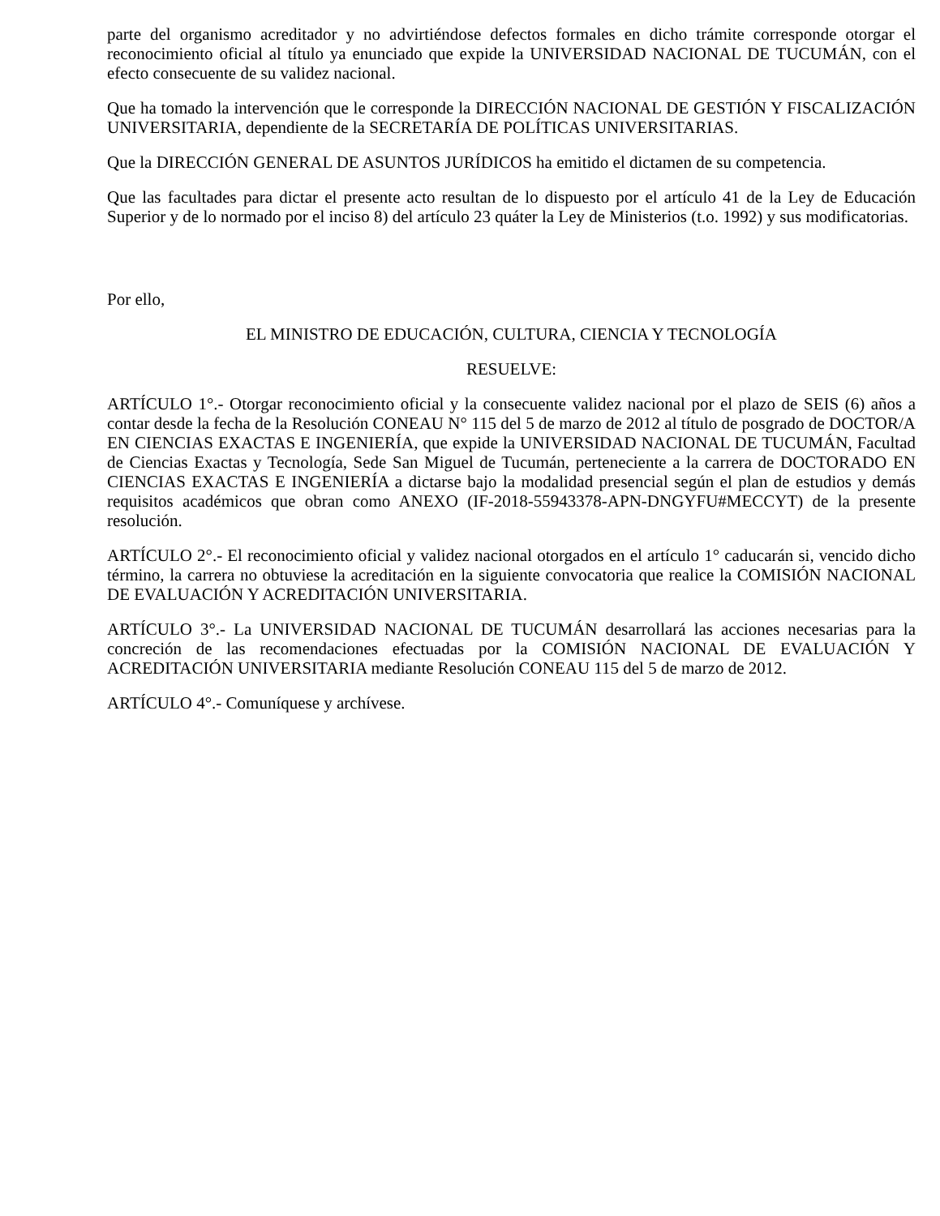parte del organismo acreditador y no advirtiéndose defectos formales en dicho trámite corresponde otorgar el reconocimiento oficial al título ya enunciado que expide la UNIVERSIDAD NACIONAL DE TUCUMÁN, con el efecto consecuente de su validez nacional.
Que ha tomado la intervención que le corresponde la DIRECCIÓN NACIONAL DE GESTIÓN Y FISCALIZACIÓN UNIVERSITARIA, dependiente de la SECRETARÍA DE POLÍTICAS UNIVERSITARIAS.
Que la DIRECCIÓN GENERAL DE ASUNTOS JURÍDICOS ha emitido el dictamen de su competencia.
Que las facultades para dictar el presente acto resultan de lo dispuesto por el artículo 41 de la Ley de Educación Superior y de lo normado por el inciso 8) del artículo 23 quáter la Ley de Ministerios (t.o. 1992) y sus modificatorias.
Por ello,
EL MINISTRO DE EDUCACIÓN, CULTURA, CIENCIA Y TECNOLOGÍA
RESUELVE:
ARTÍCULO 1°.- Otorgar reconocimiento oficial y la consecuente validez nacional por el plazo de SEIS (6) años a contar desde la fecha de la Resolución CONEAU N° 115 del 5 de marzo de 2012 al título de posgrado de DOCTOR/A EN CIENCIAS EXACTAS E INGENIERÍA, que expide la UNIVERSIDAD NACIONAL DE TUCUMÁN, Facultad de Ciencias Exactas y Tecnología, Sede San Miguel de Tucumán, perteneciente a la carrera de DOCTORADO EN CIENCIAS EXACTAS E INGENIERÍA a dictarse bajo la modalidad presencial según el plan de estudios y demás requisitos académicos que obran como ANEXO (IF-2018-55943378-APN-DNGYFU#MECCYT) de la presente resolución.
ARTÍCULO 2°.- El reconocimiento oficial y validez nacional otorgados en el artículo 1° caducarán si, vencido dicho término, la carrera no obtuviese la acreditación en la siguiente convocatoria que realice la COMISIÓN NACIONAL DE EVALUACIÓN Y ACREDITACIÓN UNIVERSITARIA.
ARTÍCULO 3°.- La UNIVERSIDAD NACIONAL DE TUCUMÁN desarrollará las acciones necesarias para la concreción de las recomendaciones efectuadas por la COMISIÓN NACIONAL DE EVALUACIÓN Y ACREDITACIÓN UNIVERSITARIA mediante Resolución CONEAU 115 del 5 de marzo de 2012.
ARTÍCULO 4°.- Comuníquese y archívese.